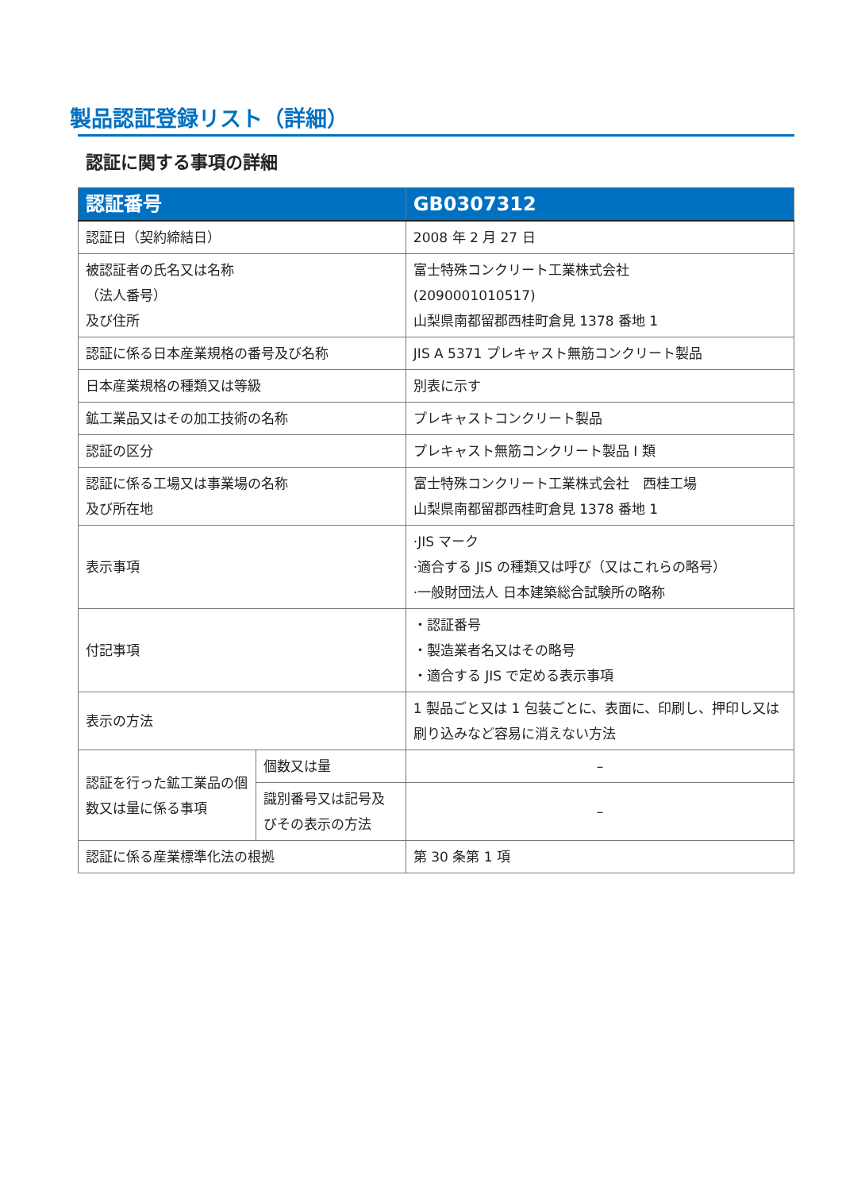製品認証登録リスト（詳細）
認証に関する事項の詳細
| 認証番号 | | GB0307312 |
| --- | --- | --- |
| 認証日（契約締結日） | | 2008 年 2 月 27 日 |
| 被認証者の氏名又は名称 （法人番号） 及び住所 | | 富士特殊コンクリート工業株式会社 (2090001010517) 山梨県南都留郡西桂町倉見 1378 番地 1 |
| 認証に係る日本産業規格の番号及び名称 | | JIS A 5371 プレキャスト無筋コンクリート製品 |
| 日本産業規格の種類又は等級 | | 別表に示す |
| 鉱工業品又はその加工技術の名称 | | プレキャストコンクリート製品 |
| 認証の区分 | | プレキャスト無筋コンクリート製品 I 類 |
| 認証に係る工場又は事業場の名称 及び所在地 | | 富士特殊コンクリート工業株式会社 西桂工場 山梨県南都留郡西桂町倉見 1378 番地 1 |
| 表示事項 | | ·JIS マーク ·適合する JIS の種類又は呼び（又はこれらの略号） ·一般財団法人 日本建築総合試験所の略称 |
| 付記事項 | | ・認証番号 ・製造業者名又はその略号 ・適合する JIS で定める表示事項 |
| 表示の方法 | | 1 製品ごと又は 1 包装ごとに、表面に、印刷し、押印し又は刷り込みなど容易に消えない方法 |
| 認証を行った鉱工業品の個数又は量に係る事項 | 個数又は量 | – |
| | 識別番号又は記号及びその表示の方法 | – |
| 認証に係る産業標準化法の根拠 | | 第 30 条第 1 項 |